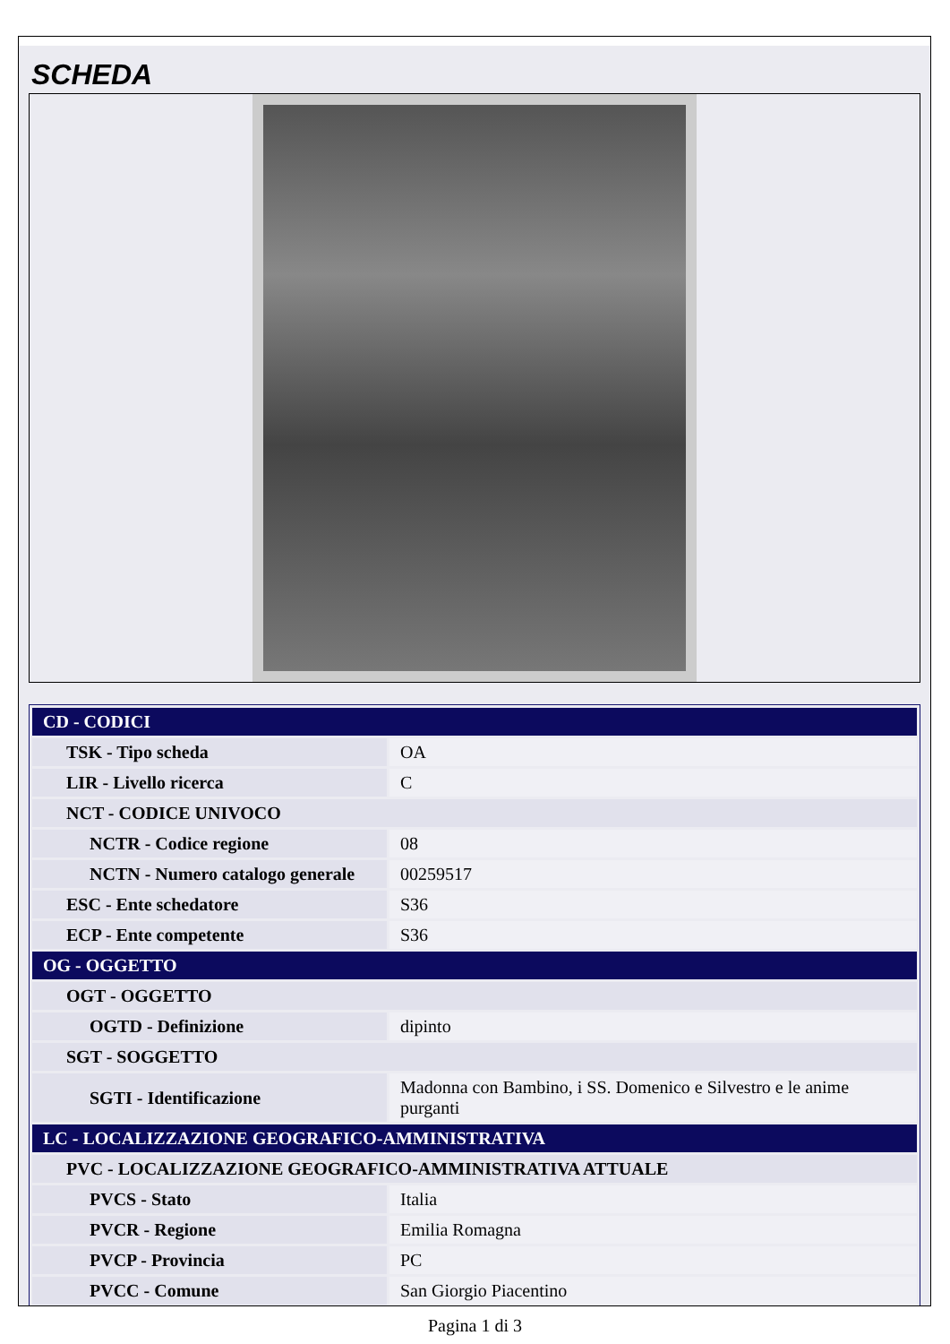SCHEDA
| CD - CODICI | |
| TSK - Tipo scheda | OA |
| LIR - Livello ricerca | C |
| NCT - CODICE UNIVOCO | |
| NCTR - Codice regione | 08 |
| NCTN - Numero catalogo generale | 00259517 |
| ESC - Ente schedatore | S36 |
| ECP - Ente competente | S36 |
| OG - OGGETTO | |
| OGT - OGGETTO | |
| OGTD - Definizione | dipinto |
| SGT - SOGGETTO | |
| SGTI - Identificazione | Madonna con Bambino, i SS. Domenico e Silvestro e le anime purganti |
| LC - LOCALIZZAZIONE GEOGRAFICO-AMMINISTRATIVA | |
| PVC - LOCALIZZAZIONE GEOGRAFICO-AMMINISTRATIVA ATTUALE | |
| PVCS - Stato | Italia |
| PVCR - Regione | Emilia Romagna |
| PVCP - Provincia | PC |
| PVCC - Comune | San Giorgio Piacentino |
Pagina 1 di 3